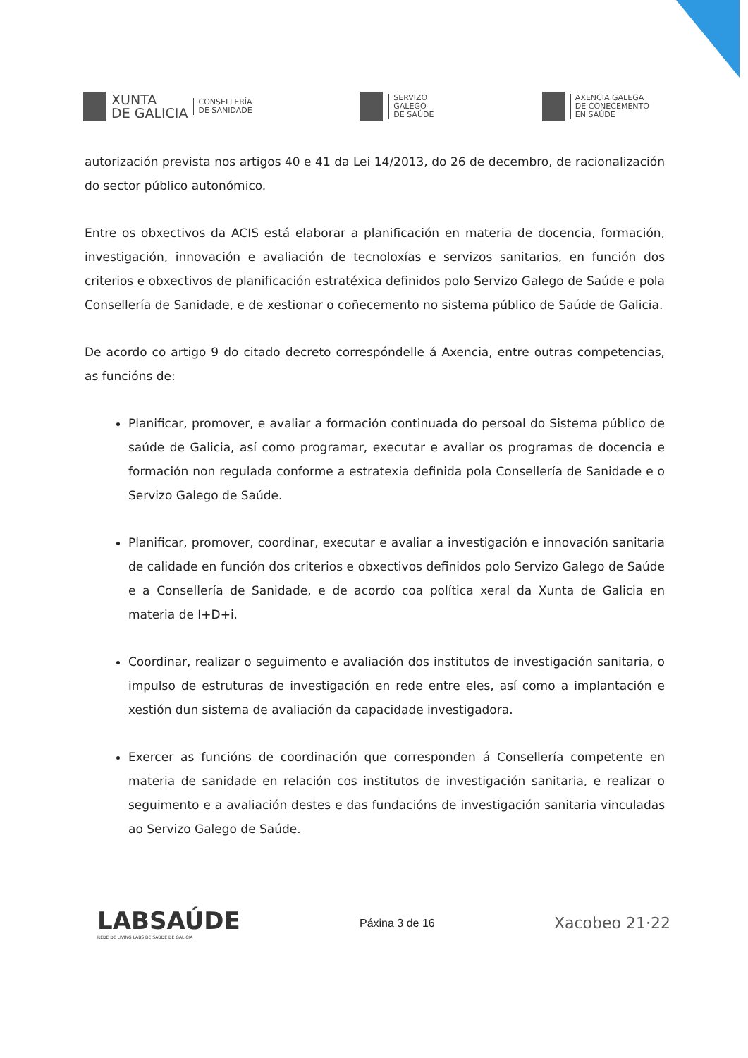XUNTA
DE GALICIA
CONSELLERÍA
DE SANIDADE
SERVIZO
GALEGO
DE SAÚDE
AXENCIA GALEGA
DE COÑECEMENTO
EN SAÚDE
autorización prevista nos artigos 40 e 41 da Lei 14/2013, do 26 de decembro, de racionalización do sector público autonómico.
Entre os obxectivos da ACIS está elaborar a planificación en materia de docencia, formación, investigación, innovación e avaliación de tecnoloxías e servizos sanitarios, en función dos criterios e obxectivos de planificación estratéxica definidos polo Servizo Galego de Saúde e pola Consellería de Sanidade, e de xestionar o coñecemento no sistema público de Saúde de Galicia.
De acordo co artigo 9 do citado decreto correspóndelle á Axencia, entre outras competencias, as funcións de:
Planificar, promover, e avaliar a formación continuada do persoal do Sistema público de saúde de Galicia, así como programar, executar e avaliar os programas de docencia e formación non regulada conforme a estratexia definida pola Consellería de Sanidade e o Servizo Galego de Saúde.
Planificar, promover, coordinar, executar e avaliar a investigación e innovación sanitaria de calidade en función dos criterios e obxectivos definidos polo Servizo Galego de Saúde e a Consellería de Sanidade, e de acordo coa política xeral da Xunta de Galicia en materia de I+D+i.
Coordinar, realizar o seguimento e avaliación dos institutos de investigación sanitaria, o impulso de estruturas de investigación en rede entre eles, así como a implantación e xestión dun sistema de avaliación da capacidade investigadora.
Exercer as funcións de coordinación que corresponden á Consellería competente en materia de sanidade en relación cos institutos de investigación sanitaria, e realizar o seguimento e a avaliación destes e das fundacións de investigación sanitaria vinculadas ao Servizo Galego de Saúde.
LABSAÚDE
REDE DE LIVING LABS DE SAÚDE DE GALICIA
Páxina 3 de 16
Xacobeo 21·22